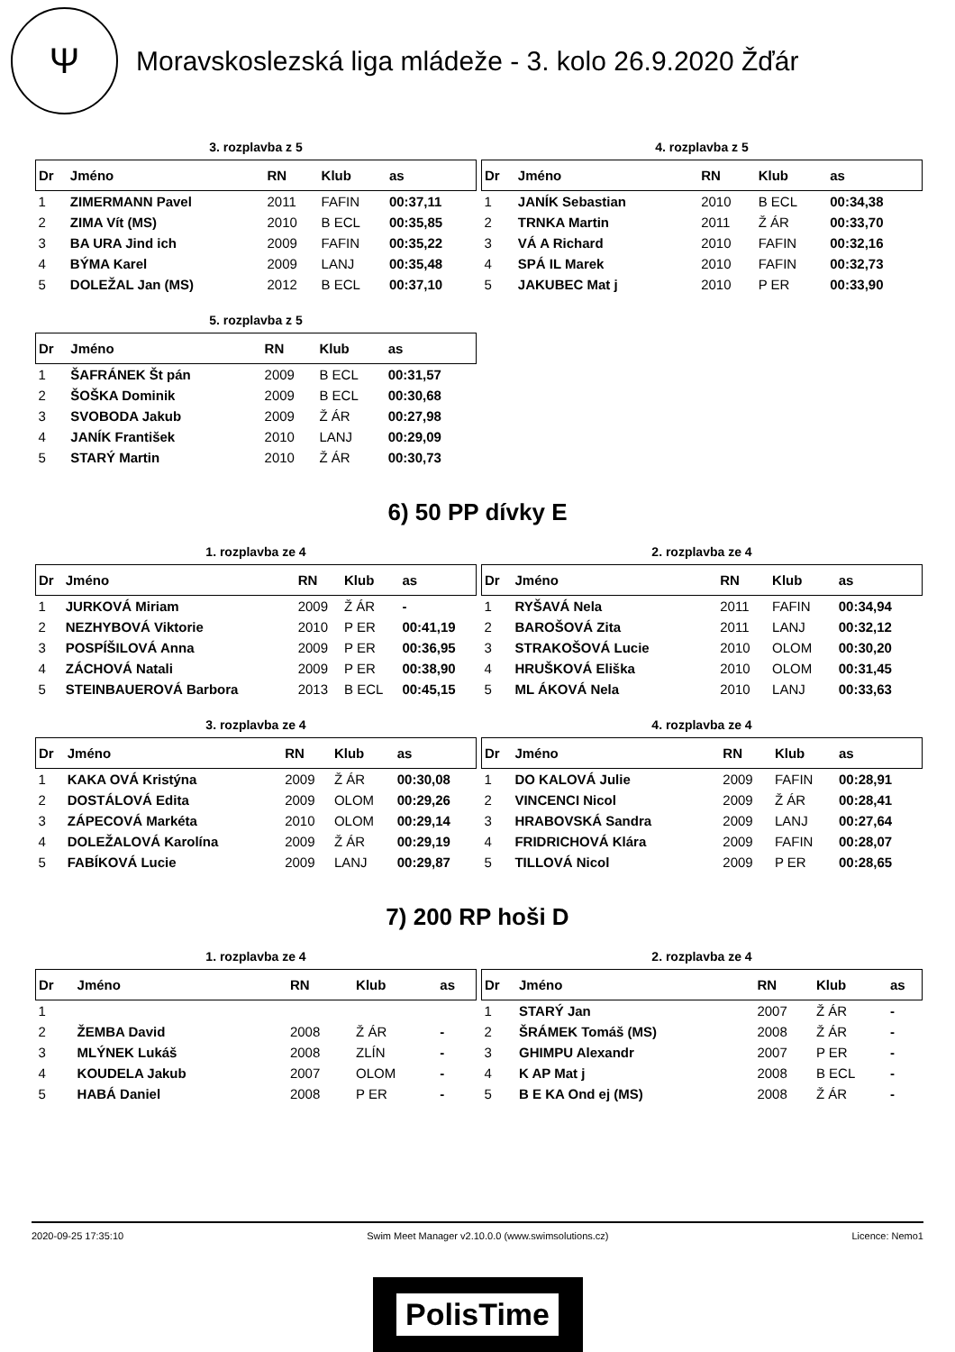Ψ
Moravskoslezská liga mládeže - 3. kolo 26.9.2020 Žďár
3. rozplavba z 5
| Dr | Jméno | RN | Klub | as |
| --- | --- | --- | --- | --- |
| 1 | ZIMERMANN Pavel | 2011 | FAFIN | 00:37,11 |
| 2 | ZIMA Vít (MS) | 2010 | B ECL | 00:35,85 |
| 3 | BA URA Jind ich | 2009 | FAFIN | 00:35,22 |
| 4 | BÝMA Karel | 2009 | LANJ | 00:35,48 |
| 5 | DOLEŽAL Jan (MS) | 2012 | B ECL | 00:37,10 |
4. rozplavba z 5
| Dr | Jméno | RN | Klub | as |
| --- | --- | --- | --- | --- |
| 1 | JANÍK Sebastian | 2010 | B ECL | 00:34,38 |
| 2 | TRNKA Martin | 2011 | Ž ÁR | 00:33,70 |
| 3 | VÁ A Richard | 2010 | FAFIN | 00:32,16 |
| 4 | SPÁ IL Marek | 2010 | FAFIN | 00:32,73 |
| 5 | JAKUBEC Mat j | 2010 | P ER | 00:33,90 |
5. rozplavba z 5
| Dr | Jméno | RN | Klub | as |
| --- | --- | --- | --- | --- |
| 1 | ŠAFRÁNEK Št pán | 2009 | B ECL | 00:31,57 |
| 2 | ŠOŠKA Dominik | 2009 | B ECL | 00:30,68 |
| 3 | SVOBODA Jakub | 2009 | Ž ÁR | 00:27,98 |
| 4 | JANÍK František | 2010 | LANJ | 00:29,09 |
| 5 | STARÝ Martin | 2010 | Ž ÁR | 00:30,73 |
6) 50 PP dívky E
1. rozplavba ze 4
| Dr | Jméno | RN | Klub | as |
| --- | --- | --- | --- | --- |
| 1 | JURKOVÁ Miriam | 2009 | Ž ÁR | - |
| 2 | NEZHYBOVÁ Viktorie | 2010 | P ER | 00:41,19 |
| 3 | POSPÍŠILOVÁ Anna | 2009 | P ER | 00:36,95 |
| 4 | ZÁCHOVÁ Natali | 2009 | P ER | 00:38,90 |
| 5 | STEINBAUEROVÁ Barbora | 2013 | B ECL | 00:45,15 |
2. rozplavba ze 4
| Dr | Jméno | RN | Klub | as |
| --- | --- | --- | --- | --- |
| 1 | RYŠAVÁ Nela | 2011 | FAFIN | 00:34,94 |
| 2 | BAROŠOVÁ Zita | 2011 | LANJ | 00:32,12 |
| 3 | STRAKOŠOVÁ Lucie | 2010 | OLOM | 00:30,20 |
| 4 | HRUŠKOVÁ Eliška | 2010 | OLOM | 00:31,45 |
| 5 | ML ÁKOVÁ Nela | 2010 | LANJ | 00:33,63 |
3. rozplavba ze 4
| Dr | Jméno | RN | Klub | as |
| --- | --- | --- | --- | --- |
| 1 | KAKA OVÁ Kristýna | 2009 | Ž ÁR | 00:30,08 |
| 2 | DOSTÁLOVÁ Edita | 2009 | OLOM | 00:29,26 |
| 3 | ZÁPECOVÁ Markéta | 2010 | OLOM | 00:29,14 |
| 4 | DOLEŽALOVÁ Karolína | 2009 | Ž ÁR | 00:29,19 |
| 5 | FABÍKOVÁ Lucie | 2009 | LANJ | 00:29,87 |
4. rozplavba ze 4
| Dr | Jméno | RN | Klub | as |
| --- | --- | --- | --- | --- |
| 1 | DO KALOVÁ Julie | 2009 | FAFIN | 00:28,91 |
| 2 | VINCENCI Nicol | 2009 | Ž ÁR | 00:28,41 |
| 3 | HRABOVSKÁ Sandra | 2009 | LANJ | 00:27,64 |
| 4 | FRIDRICHOVÁ Klára | 2009 | FAFIN | 00:28,07 |
| 5 | TILLOVÁ Nicol | 2009 | P ER | 00:28,65 |
7) 200 RP hoši D
1. rozplavba ze 4
| Dr | Jméno | RN | Klub | as |
| --- | --- | --- | --- | --- |
| 1 | | | | |
| 2 | ŽEMBA David | 2008 | Ž ÁR | - |
| 3 | MLÝNEK Lukáš | 2008 | ZLÍN | - |
| 4 | KOUDELA Jakub | 2007 | OLOM | - |
| 5 | HABÁ Daniel | 2008 | P ER | - |
2. rozplavba ze 4
| Dr | Jméno | RN | Klub | as |
| --- | --- | --- | --- | --- |
| 1 | STARÝ Jan | 2007 | Ž ÁR | - |
| 2 | ŠRÁMEK Tomáš (MS) | 2008 | Ž ÁR | - |
| 3 | GHIMPU Alexandr | 2007 | P ER | - |
| 4 | K AP Mat j | 2008 | B ECL | - |
| 5 | B E KA Ond ej (MS) | 2008 | Ž ÁR | - |
2020-09-25 17:35:10 Swim Meet Manager v2.10.0.0 (www.swimsolutions.cz) Licence: Nemo1
PolisTime